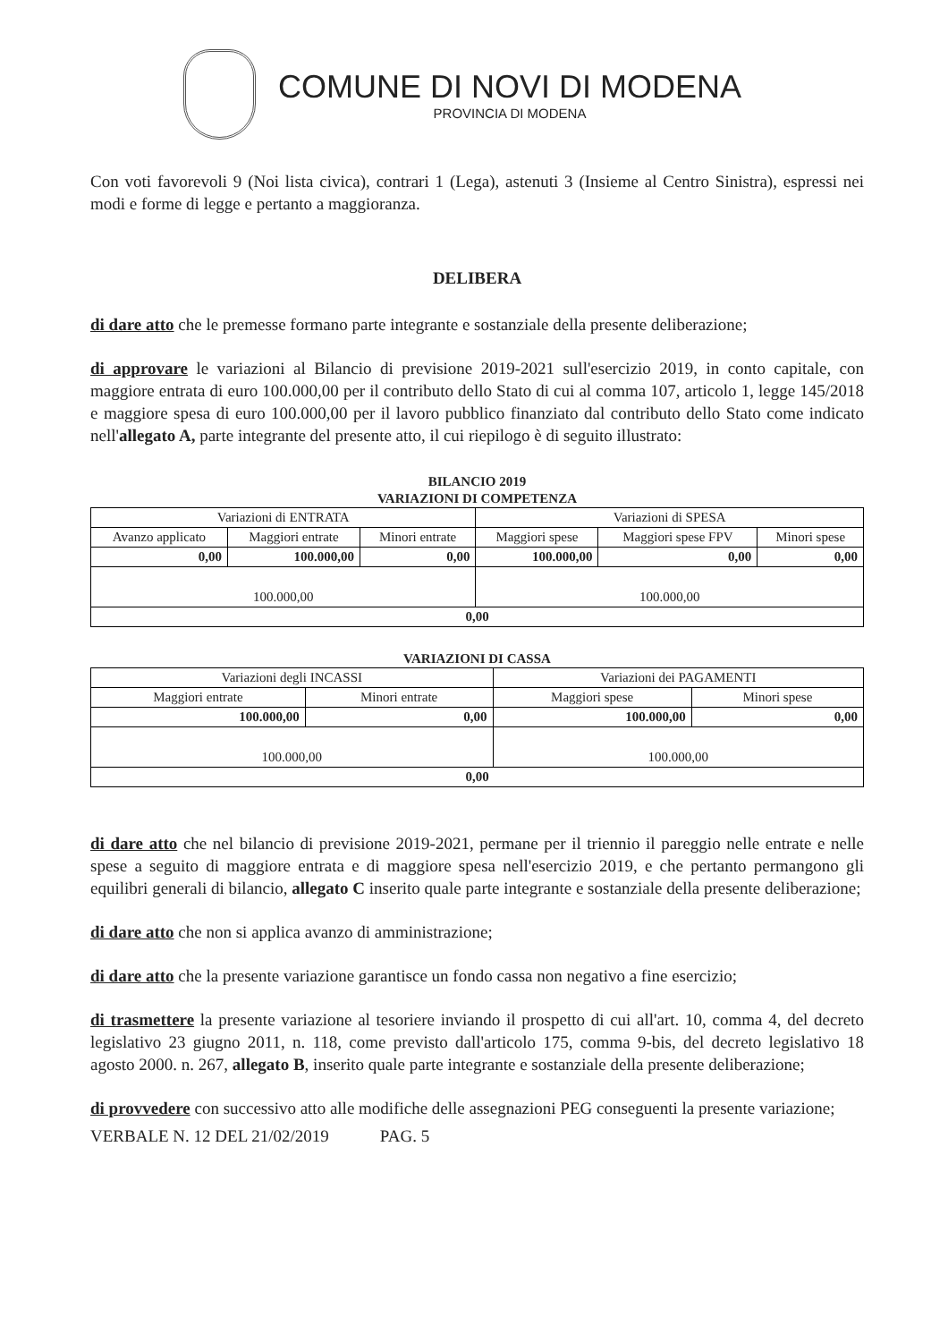COMUNE DI NOVI DI MODENA
PROVINCIA DI MODENA
Con voti favorevoli 9 (Noi lista civica), contrari 1 (Lega), astenuti 3 (Insieme al Centro Sinistra), espressi nei modi e forme di legge e pertanto a maggioranza.
DELIBERA
di dare atto che le premesse formano parte integrante e sostanziale della presente deliberazione;
di approvare le variazioni al Bilancio di previsione 2019-2021 sull'esercizio 2019, in conto capitale, con maggiore entrata di euro 100.000,00 per il contributo dello Stato di cui al comma 107, articolo 1, legge 145/2018 e maggiore spesa di euro 100.000,00 per il lavoro pubblico finanziato dal contributo dello Stato come indicato nell'allegato A, parte integrante del presente atto, il cui riepilogo è di seguito illustrato:
BILANCIO 2019
VARIAZIONI DI COMPETENZA
| Variazioni di ENTRATA | | | Variazioni di SPESA | | |
| --- | --- | --- | --- | --- | --- |
| Avanzo applicato | Maggiori entrate | Minori entrate | Maggiori spese | Maggiori spese FPV | Minori spese |
| 0,00 | 100.000,00 | 0,00 | 100.000,00 | 0,00 | 0,00 |
| 100.000,00 | | | 100.000,00 | | |
| 0,00 | | | | | |
VARIAZIONI DI CASSA
| Variazioni degli INCASSI | | Variazioni dei PAGAMENTI | |
| --- | --- | --- | --- |
| Maggiori entrate | Minori entrate | Maggiori spese | Minori spese |
| 100.000,00 | 0,00 | 100.000,00 | 0,00 |
| 100.000,00 | | 100.000,00 | |
| 0,00 | | | |
di dare atto che nel bilancio di previsione 2019-2021, permane per il triennio il pareggio nelle entrate e nelle spese a seguito di maggiore entrata e di maggiore spesa nell'esercizio 2019, e che pertanto permangono gli equilibri generali di bilancio, allegato C inserito quale parte integrante e sostanziale della presente deliberazione;
di dare atto che non si applica avanzo di amministrazione;
di dare atto che la presente variazione garantisce un fondo cassa non negativo a fine esercizio;
di trasmettere la presente variazione al tesoriere inviando il prospetto di cui all'art. 10, comma 4, del decreto legislativo 23 giugno 2011, n. 118, come previsto dall'articolo 175, comma 9-bis, del decreto legislativo 18 agosto 2000. n. 267, allegato B, inserito quale parte integrante e sostanziale della presente deliberazione;
di provvedere con successivo atto alle modifiche delle assegnazioni PEG conseguenti la presente variazione;
VERBALE N. 12 DEL 21/02/2019 PAG. 5